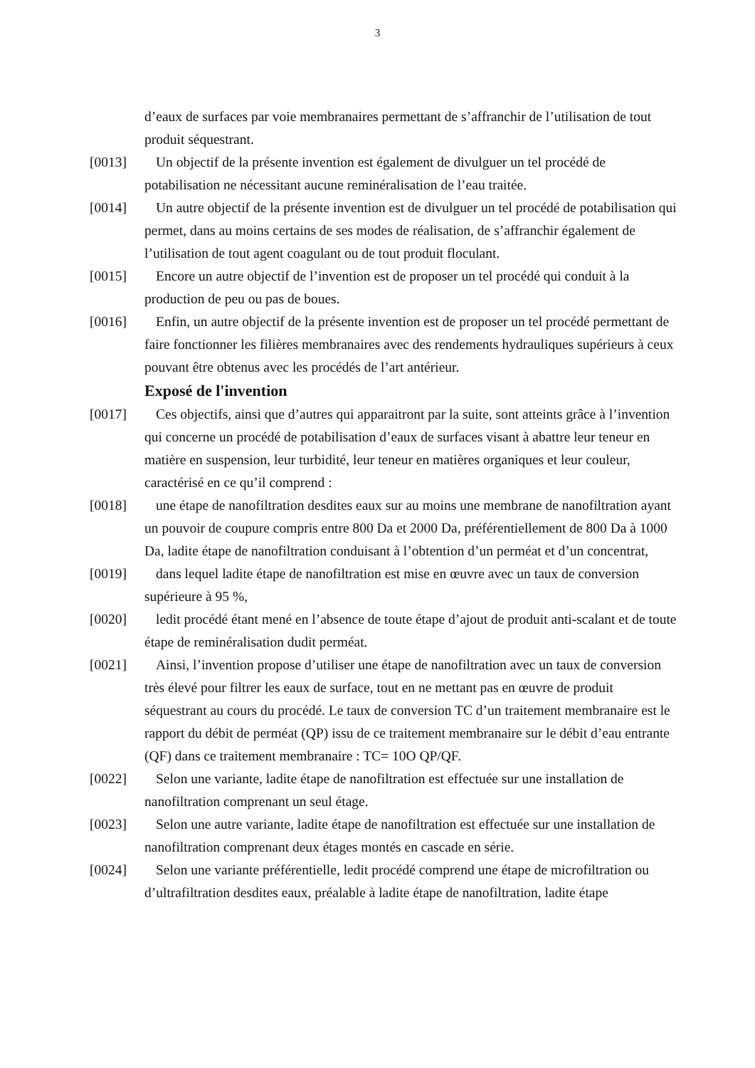3
d’eaux de surfaces par voie membranaires permettant de s’affranchir de l’utilisation de tout produit séquestrant.
[0013] Un objectif de la présente invention est également de divulguer un tel procédé de potabilisation ne nécessitant aucune reminéralisation de l’eau traitée.
[0014] Un autre objectif de la présente invention est de divulguer un tel procédé de potabilisation qui permet, dans au moins certains de ses modes de réalisation, de s’affranchir également de l’utilisation de tout agent coagulant ou de tout produit floculant.
[0015] Encore un autre objectif de l’invention est de proposer un tel procédé qui conduit à la production de peu ou pas de boues.
[0016] Enfin, un autre objectif de la présente invention est de proposer un tel procédé permettant de faire fonctionner les filières membranaires avec des rendements hydrauliques supérieurs à ceux pouvant être obtenus avec les procédés de l’art antérieur.
Exposé de l'invention
[0017] Ces objectifs, ainsi que d’autres qui apparaitront par la suite, sont atteints grâce à l’invention qui concerne un procédé de potabilisation d’eaux de surfaces visant à abattre leur teneur en matière en suspension, leur turbidité, leur teneur en matières organiques et leur couleur, caractérisé en ce qu’il comprend :
[0018] une étape de nanofiltration desdites eaux sur au moins une membrane de nanofiltration ayant un pouvoir de coupure compris entre 800 Da et 2000 Da, préférentiellement de 800 Da à 1000 Da, ladite étape de nanofiltration conduisant à l’obtention d’un perméat et d’un concentrat,
[0019] dans lequel ladite étape de nanofiltration est mise en œuvre avec un taux de conversion supérieure à 95 %,
[0020] ledit procédé étant mené en l’absence de toute étape d’ajout de produit anti-scalant et de toute étape de reminéralisation dudit perméat.
[0021] Ainsi, l’invention propose d’utiliser une étape de nanofiltration avec un taux de conversion très élevé pour filtrer les eaux de surface, tout en ne mettant pas en œuvre de produit séquestrant au cours du procédé. Le taux de conversion TC d’un traitement membranaire est le rapport du débit de perméat (QP) issu de ce traitement membranaire sur le débit d’eau entrante (QF) dans ce traitement membranaire : TC= 10O QP/QF.
[0022] Selon une variante, ladite étape de nanofiltration est effectuée sur une installation de nanofiltration comprenant un seul étage.
[0023] Selon une autre variante, ladite étape de nanofiltration est effectuée sur une installation de nanofiltration comprenant deux étages montés en cascade en série.
[0024] Selon une variante préférentielle, ledit procédé comprend une étape de microfiltration ou d’ultrafiltration desdites eaux, préalable à ladite étape de nanofiltration, ladite étape